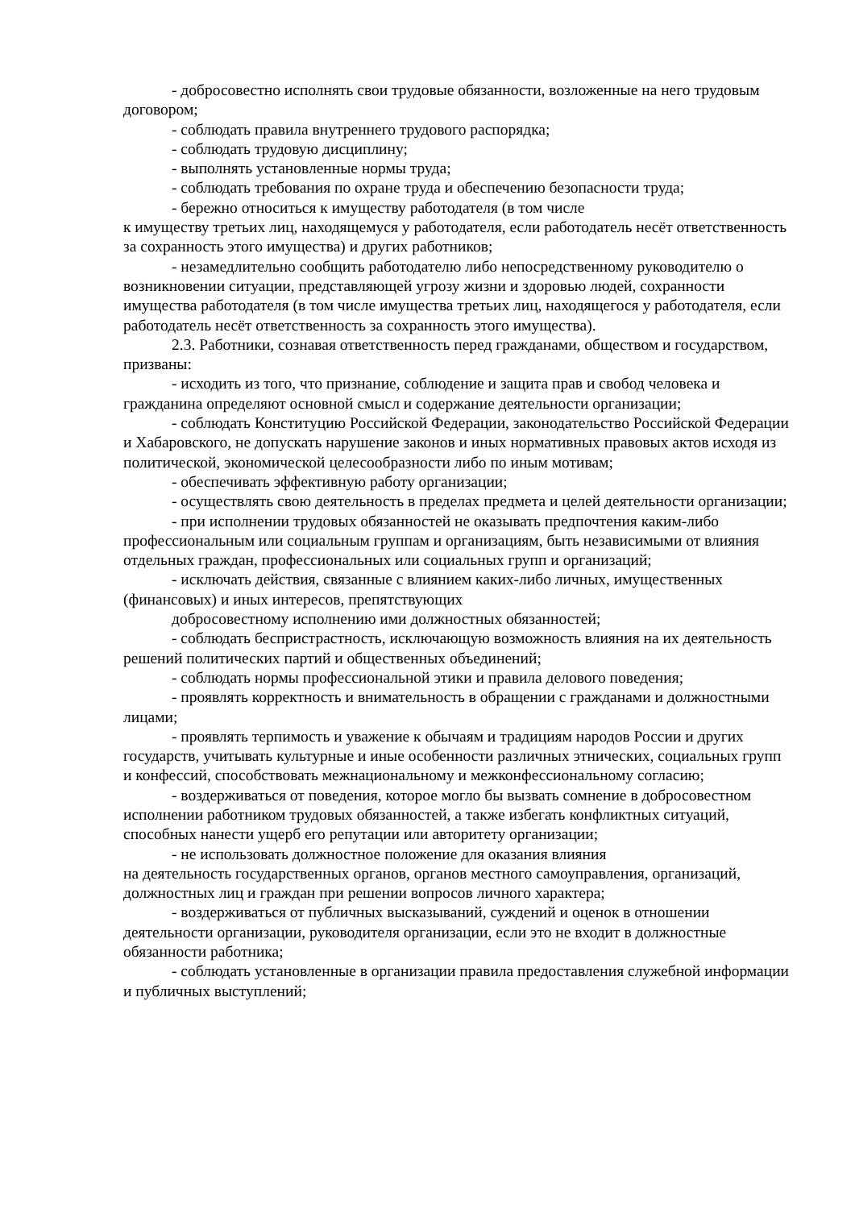- добросовестно исполнять свои трудовые обязанности, возложенные на него трудовым договором;
- соблюдать правила внутреннего трудового распорядка;
- соблюдать трудовую дисциплину;
- выполнять установленные нормы труда;
- соблюдать требования по охране труда и обеспечению безопасности труда;
- бережно относиться к имуществу работодателя (в том числе
к имуществу третьих лиц, находящемуся у работодателя, если работодатель несёт ответственность за сохранность этого имущества) и других работников;
- незамедлительно сообщить работодателю либо непосредственному руководителю о возникновении ситуации, представляющей угрозу жизни и здоровью людей, сохранности имущества работодателя (в том числе имущества третьих лиц, находящегося у работодателя, если работодатель несёт ответственность за сохранность этого имущества).
2.3. Работники, сознавая ответственность перед гражданами, обществом и государством, призваны:
- исходить из того, что признание, соблюдение и защита прав и свобод человека и гражданина определяют основной смысл и содержание деятельности организации;
- соблюдать Конституцию Российской Федерации, законодательство Российской Федерации и Хабаровского, не допускать нарушение законов и иных нормативных правовых актов исходя из политической, экономической целесообразности либо по иным мотивам;
- обеспечивать эффективную работу организации;
- осуществлять свою деятельность в пределах предмета и целей деятельности организации;
- при исполнении трудовых обязанностей не оказывать предпочтения каким-либо профессиональным или социальным группам и организациям, быть независимыми от влияния отдельных граждан, профессиональных или социальных групп и организаций;
- исключать действия, связанные с влиянием каких-либо личных, имущественных (финансовых) и иных интересов, препятствующих
добросовестному исполнению ими должностных обязанностей;
- соблюдать беспристрастность, исключающую возможность влияния на их деятельность решений политических партий и общественных объединений;
- соблюдать нормы профессиональной этики и правила делового поведения;
- проявлять корректность и внимательность в обращении с гражданами и должностными лицами;
- проявлять терпимость и уважение к обычаям и традициям народов России и других государств, учитывать культурные и иные особенности различных этнических, социальных групп и конфессий, способствовать межнациональному и межконфессиональному согласию;
- воздерживаться от поведения, которое могло бы вызвать сомнение в добросовестном исполнении работником трудовых обязанностей, а также избегать конфликтных ситуаций, способных нанести ущерб его репутации или авторитету организации;
- не использовать должностное положение для оказания влияния
на деятельность государственных органов, органов местного самоуправления, организаций, должностных лиц и граждан при решении вопросов личного характера;
- воздерживаться от публичных высказываний, суждений и оценок в отношении деятельности организации, руководителя организации, если это не входит в должностные обязанности работника;
- соблюдать установленные в организации правила предоставления служебной информации и публичных выступлений;